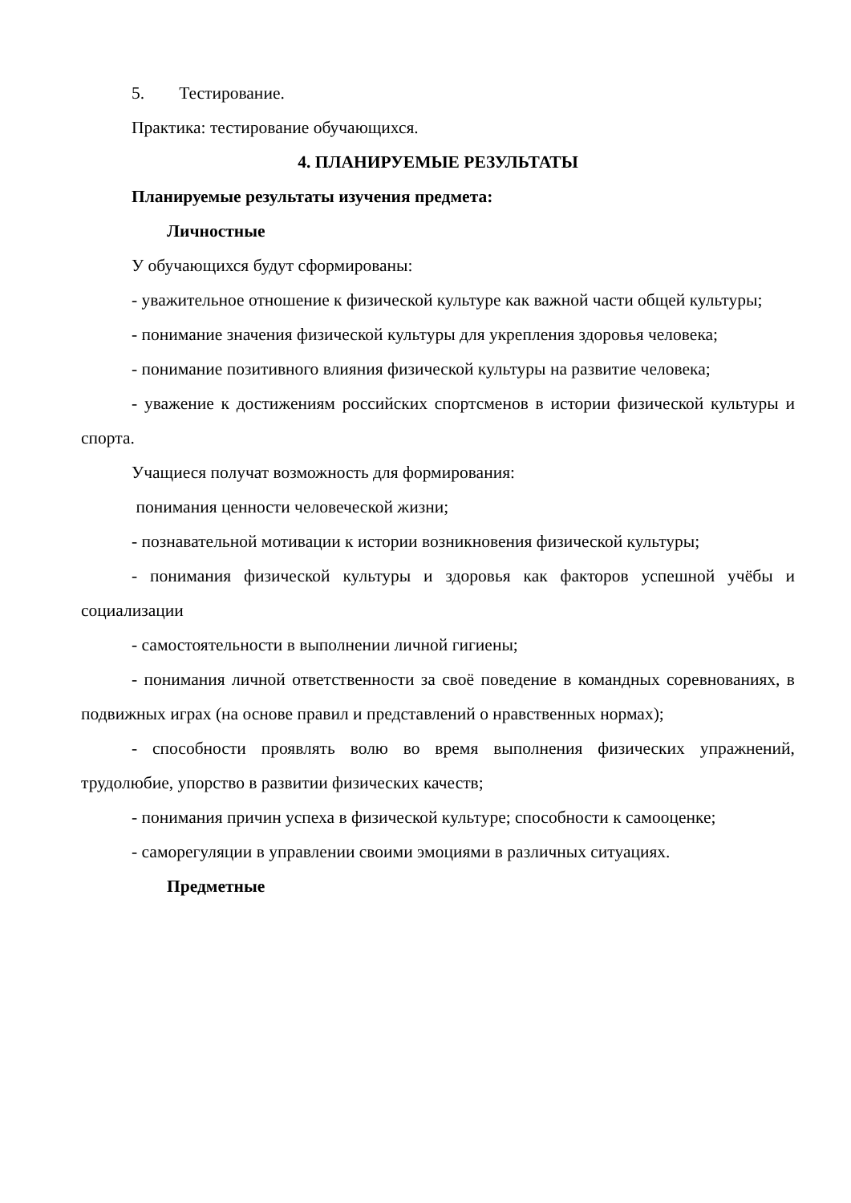5. Тестирование.
Практика: тестирование обучающихся.
4. ПЛАНИРУЕМЫЕ РЕЗУЛЬТАТЫ
Планируемые результаты изучения предмета:
Личностные
У обучающихся будут сформированы:
- уважительное отношение к физической культуре как важной части общей культуры;
- понимание значения физической культуры для укрепления здоровья человека;
- понимание позитивного влияния физической культуры на развитие человека;
- уважение к достижениям российских спортсменов в истории физической культуры и спорта.
Учащиеся получат возможность для формирования:
понимания ценности человеческой жизни;
- познавательной мотивации к истории возникновения физической культуры;
- понимания физической культуры и здоровья как факторов успешной учёбы и социализации
- самостоятельности в выполнении личной гигиены;
- понимания личной ответственности за своё поведение в командных соревнованиях, в подвижных играх (на основе правил и представлений о нравственных нормах);
- способности проявлять волю во время выполнения физических упражнений, трудолюбие, упорство в развитии физических качеств;
- понимания причин успеха в физической культуре; способности к самооценке;
- саморегуляции в управлении своими эмоциями в различных ситуациях.
Предметные